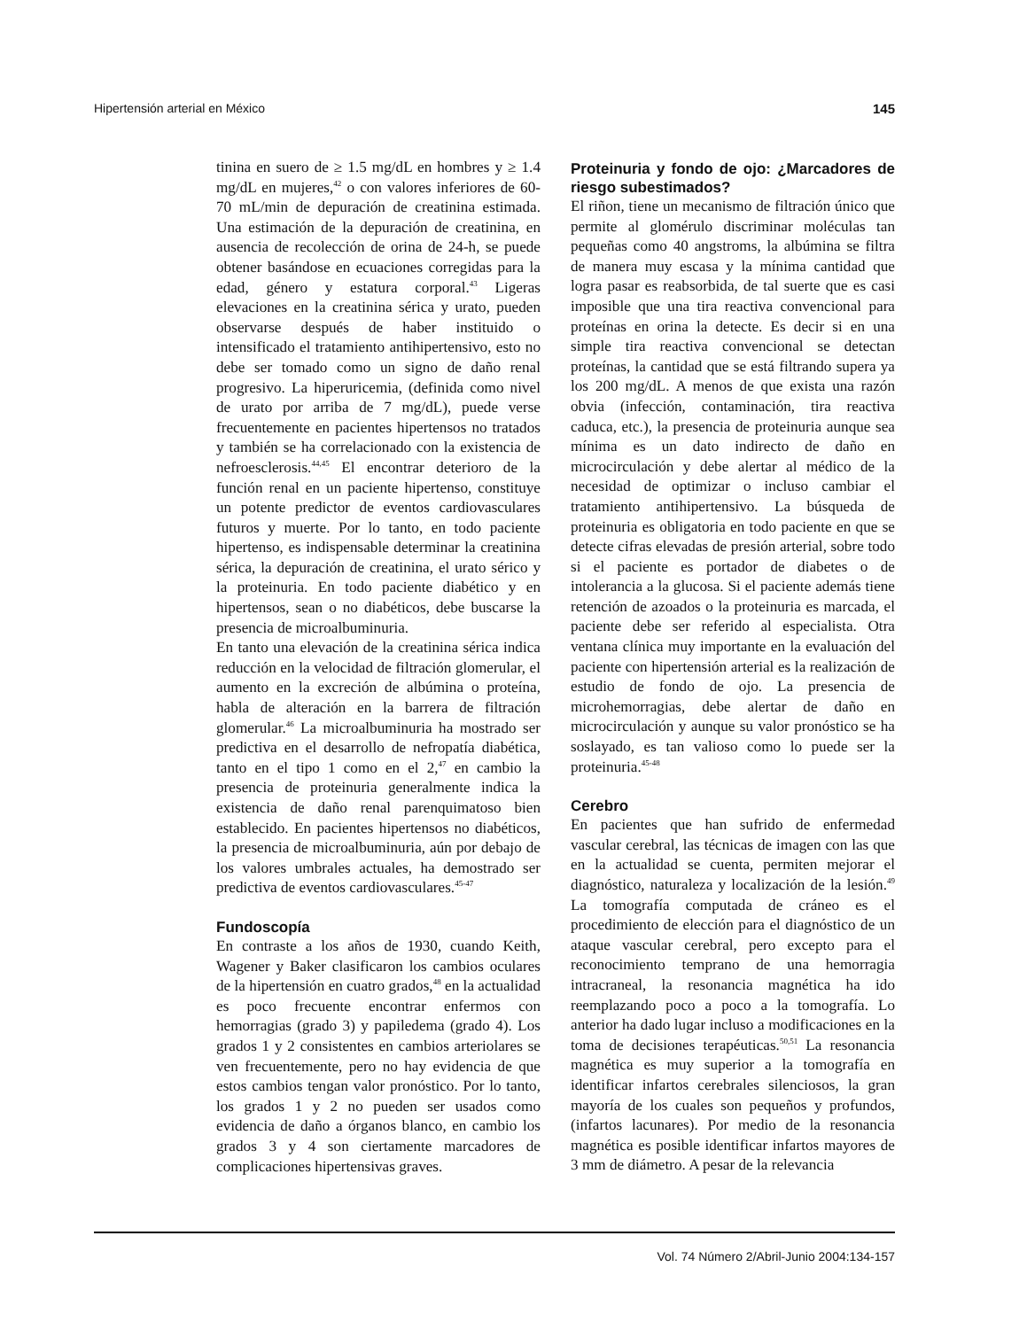Hipertensión arterial en México 145
tinina en suero de ≥ 1.5 mg/dL en hombres y ≥ 1.4 mg/dL en mujeres,<sup>42</sup> o con valores inferiores de 60-70 mL/min de depuración de creatinina estimada. Una estimación de la depuración de creatinina, en ausencia de recolección de orina de 24-h, se puede obtener basándose en ecuaciones corregidas para la edad, género y estatura corporal.<sup>43</sup> Ligeras elevaciones en la creatinina sérica y urato, pueden observarse después de haber instituido o intensificado el tratamiento antihipertensivo, esto no debe ser tomado como un signo de daño renal progresivo. La hiperuricemia, (definida como nivel de urato por arriba de 7 mg/dL), puede verse frecuentemente en pacientes hipertensos no tratados y también se ha correlacionado con la existencia de nefroesclerosis.<sup>44,45</sup> El encontrar deterioro de la función renal en un paciente hipertenso, constituye un potente predictor de eventos cardiovasculares futuros y muerte. Por lo tanto, en todo paciente hipertenso, es indispensable determinar la creatinina sérica, la depuración de creatinina, el urato sérico y la proteinuria. En todo paciente diabético y en hipertensos, sean o no diabéticos, debe buscarse la presencia de microalbuminuria.
En tanto una elevación de la creatinina sérica indica reducción en la velocidad de filtración glomerular, el aumento en la excreción de albúmina o proteína, habla de alteración en la barrera de filtración glomerular.<sup>46</sup> La microalbuminuria ha mostrado ser predictiva en el desarrollo de nefropatía diabética, tanto en el tipo 1 como en el 2,<sup>47</sup> en cambio la presencia de proteinuria generalmente indica la existencia de daño renal parenquimatoso bien establecido. En pacientes hipertensos no diabéticos, la presencia de microalbuminuria, aún por debajo de los valores umbrales actuales, ha demostrado ser predictiva de eventos cardiovasculares.<sup>45-47</sup>
Fundoscopía
En contraste a los años de 1930, cuando Keith, Wagener y Baker clasificaron los cambios oculares de la hipertensión en cuatro grados,<sup>48</sup> en la actualidad es poco frecuente encontrar enfermos con hemorragias (grado 3) y papiledema (grado 4). Los grados 1 y 2 consistentes en cambios arteriolares se ven frecuentemente, pero no hay evidencia de que estos cambios tengan valor pronóstico. Por lo tanto, los grados 1 y 2 no pueden ser usados como evidencia de daño a órganos blanco, en cambio los grados 3 y 4 son ciertamente marcadores de complicaciones hipertensivas graves.
Proteinuria y fondo de ojo: ¿Marcadores de riesgo subestimados?
El riñon, tiene un mecanismo de filtración único que permite al glomérulo discriminar moléculas tan pequeñas como 40 angstroms, la albúmina se filtra de manera muy escasa y la mínima cantidad que logra pasar es reabsorbida, de tal suerte que es casi imposible que una tira reactiva convencional para proteínas en orina la detecte. Es decir si en una simple tira reactiva convencional se detectan proteínas, la cantidad que se está filtrando supera ya los 200 mg/dL. A menos de que exista una razón obvia (infección, contaminación, tira reactiva caduca, etc.), la presencia de proteinuria aunque sea mínima es un dato indirecto de daño en microcirculación y debe alertar al médico de la necesidad de optimizar o incluso cambiar el tratamiento antihipertensivo. La búsqueda de proteinuria es obligatoria en todo paciente en que se detecte cifras elevadas de presión arterial, sobre todo si el paciente es portador de diabetes o de intolerancia a la glucosa. Si el paciente además tiene retención de azoados o la proteinuria es marcada, el paciente debe ser referido al especialista. Otra ventana clínica muy importante en la evaluación del paciente con hipertensión arterial es la realización de estudio de fondo de ojo. La presencia de microhemorragias, debe alertar de daño en microcirculación y aunque su valor pronóstico se ha soslayado, es tan valioso como lo puede ser la proteinuria.<sup>45-48</sup>
Cerebro
En pacientes que han sufrido de enfermedad vascular cerebral, las técnicas de imagen con las que en la actualidad se cuenta, permiten mejorar el diagnóstico, naturaleza y localización de la lesión.<sup>49</sup> La tomografía computada de cráneo es el procedimiento de elección para el diagnóstico de un ataque vascular cerebral, pero excepto para el reconocimiento temprano de una hemorragia intracraneal, la resonancia magnética ha ido reemplazando poco a poco a la tomografía. Lo anterior ha dado lugar incluso a modificaciones en la toma de decisiones terapéuticas.<sup>50,51</sup> La resonancia magnética es muy superior a la tomografía en identificar infartos cerebrales silenciosos, la gran mayoría de los cuales son pequeños y profundos, (infartos lacunares). Por medio de la resonancia magnética es posible identificar infartos mayores de 3 mm de diámetro. A pesar de la relevancia
Vol. 74 Número 2/Abril-Junio 2004:134-157